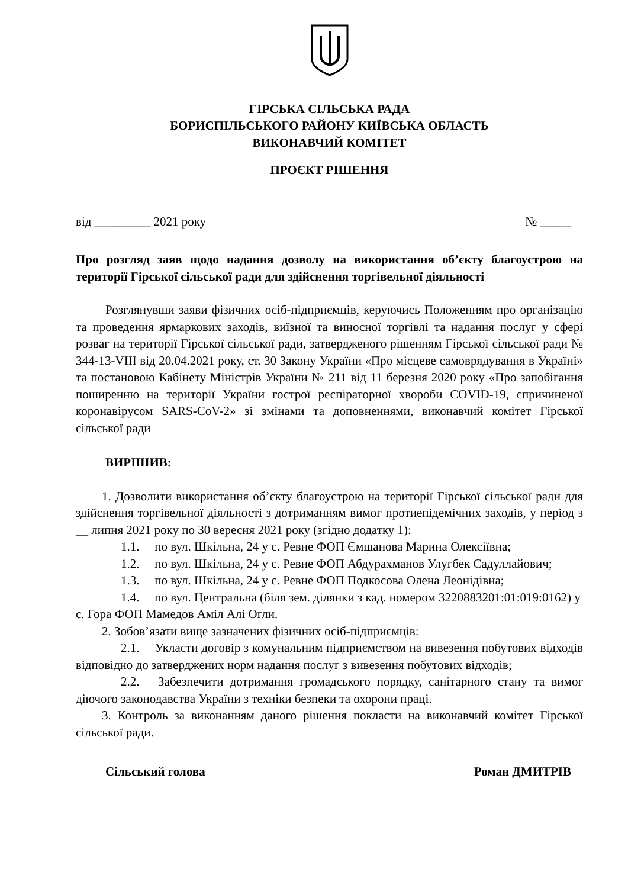ГІРСЬКА СІЛЬСЬКА РАДА
БОРИСПІЛЬСЬКОГО РАЙОНУ КИЇВСЬКА ОБЛАСТЬ
ВИКОНАВЧИЙ КОМІТЕТ
ПРОЄКТ РІШЕННЯ
від _________ 2021 року № _____
Про розгляд заяв щодо надання дозволу на використання об’єкту благоустрою на території Гірської сільської ради для здійснення торгівельної діяльності
Розглянувши заяви фізичних осіб-підприємців, керуючись Положенням про організацію та проведення ярмаркових заходів, виїзної та виносної торгівлі та надання послуг у сфері розваг на території Гірської сільської ради, затвердженого рішенням Гірської сільської ради № 344-13-VIII від 20.04.2021 року, ст. 30 Закону України «Про місцеве самоврядування в Україні» та постановою Кабінету Міністрів України № 211 від 11 березня 2020 року «Про запобігання поширенню на території України гострої респіраторної хвороби COVID-19, спричиненої коронавірусом SARS-CoV-2» зі змінами та доповненнями, виконавчий комітет Гірської сільської ради
ВИРІШИВ:
1. Дозволити використання об’єкту благоустрою на території Гірської сільської ради для здійснення торгівельної діяльності з дотриманням вимог протиепідемічних заходів, у період з __ липня 2021 року по 30 вересня 2021 року (згідно додатку 1):
1.1. по вул. Шкільна, 24 у с. Ревне ФОП Ємшанова Марина Олексіївна;
1.2. по вул. Шкільна, 24 у с. Ревне ФОП Абдурахманов Улугбек Садуллайович;
1.3. по вул. Шкільна, 24 у с. Ревне ФОП Подкосова Олена Леонідівна;
1.4. по вул. Центральна (біля зем. ділянки з кад. номером 3220883201:01:019:0162) у с. Гора ФОП Мамедов Аміл Алі Огли.
2. Зобов’язати вище зазначених фізичних осіб-підприємців:
2.1. Укласти договір з комунальним підприємством на вивезення побутових відходів відповідно до затверджених норм надання послуг з вивезення побутових відходів;
2.2. Забезпечити дотримання громадського порядку, санітарного стану та вимог діючого законодавства України з техніки безпеки та охорони праці.
3. Контроль за виконанням даного рішення покласти на виконавчий комітет Гірської сільської ради.
Сільський голова Роман ДМИТРІВ